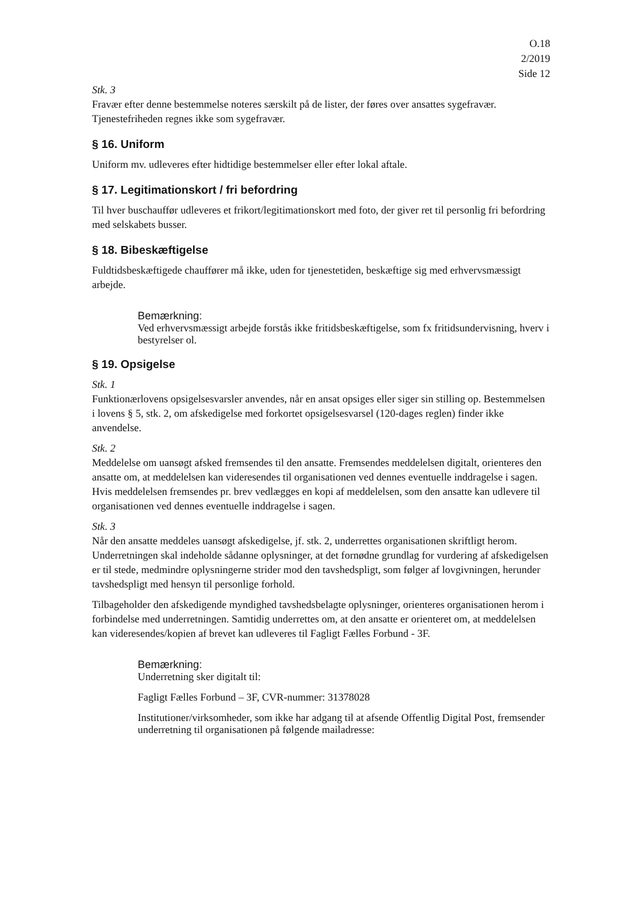O.18
2/2019
Side 12
Stk. 3
Fravær efter denne bestemmelse noteres særskilt på de lister, der føres over ansattes sygefravær. Tjenestefriheden regnes ikke som sygefravær.
§ 16. Uniform
Uniform mv. udleveres efter hidtidige bestemmelser eller efter lokal aftale.
§ 17. Legitimationskort / fri befordring
Til hver buschauffør udleveres et frikort/legitimationskort med foto, der giver ret til personlig fri befordring med selskabets busser.
§ 18. Bibeskæftigelse
Fuldtidsbeskæftigede chauffører må ikke, uden for tjenestetiden, beskæftige sig med erhvervsmæssigt arbejde.
Bemærkning:
Ved erhvervsmæssigt arbejde forstås ikke fritidsbeskæftigelse, som fx fritidsundervisning, hverv i bestyrelser ol.
§ 19. Opsigelse
Stk. 1
Funktionærlovens opsigelsesvarsler anvendes, når en ansat opsiges eller siger sin stilling op. Bestemmelsen i lovens § 5, stk. 2, om afskedigelse med forkortet opsigelsesvarsel (120-dages reglen) finder ikke anvendelse.
Stk. 2
Meddelelse om uansøgt afsked fremsendes til den ansatte. Fremsendes meddelelsen digitalt, orienteres den ansatte om, at meddelelsen kan videresendes til organisationen ved dennes eventuelle inddragelse i sagen. Hvis meddelelsen fremsendes pr. brev vedlægges en kopi af meddelelsen, som den ansatte kan udlevere til organisationen ved dennes eventuelle inddragelse i sagen.
Stk. 3
Når den ansatte meddeles uansøgt afskedigelse, jf. stk. 2, underrettes organisationen skriftligt herom. Underretningen skal indeholde sådanne oplysninger, at det fornødne grundlag for vurdering af afskedigelsen er til stede, medmindre oplysningerne strider mod den tavshedspligt, som følger af lovgivningen, herunder tavshedspligt med hensyn til personlige forhold.
Tilbageholder den afskedigende myndighed tavshedsbelagte oplysninger, orienteres organisationen herom i forbindelse med underretningen. Samtidig underrettes om, at den ansatte er orienteret om, at meddelelsen kan videresendes/kopien af brevet kan udleveres til Fagligt Fælles Forbund - 3F.
Bemærkning:
Underretning sker digitalt til:
Fagligt Fælles Forbund – 3F, CVR-nummer: 31378028
Institutioner/virksomheder, som ikke har adgang til at afsende Offentlig Digital Post, fremsender underretning til organisationen på følgende mailadresse: